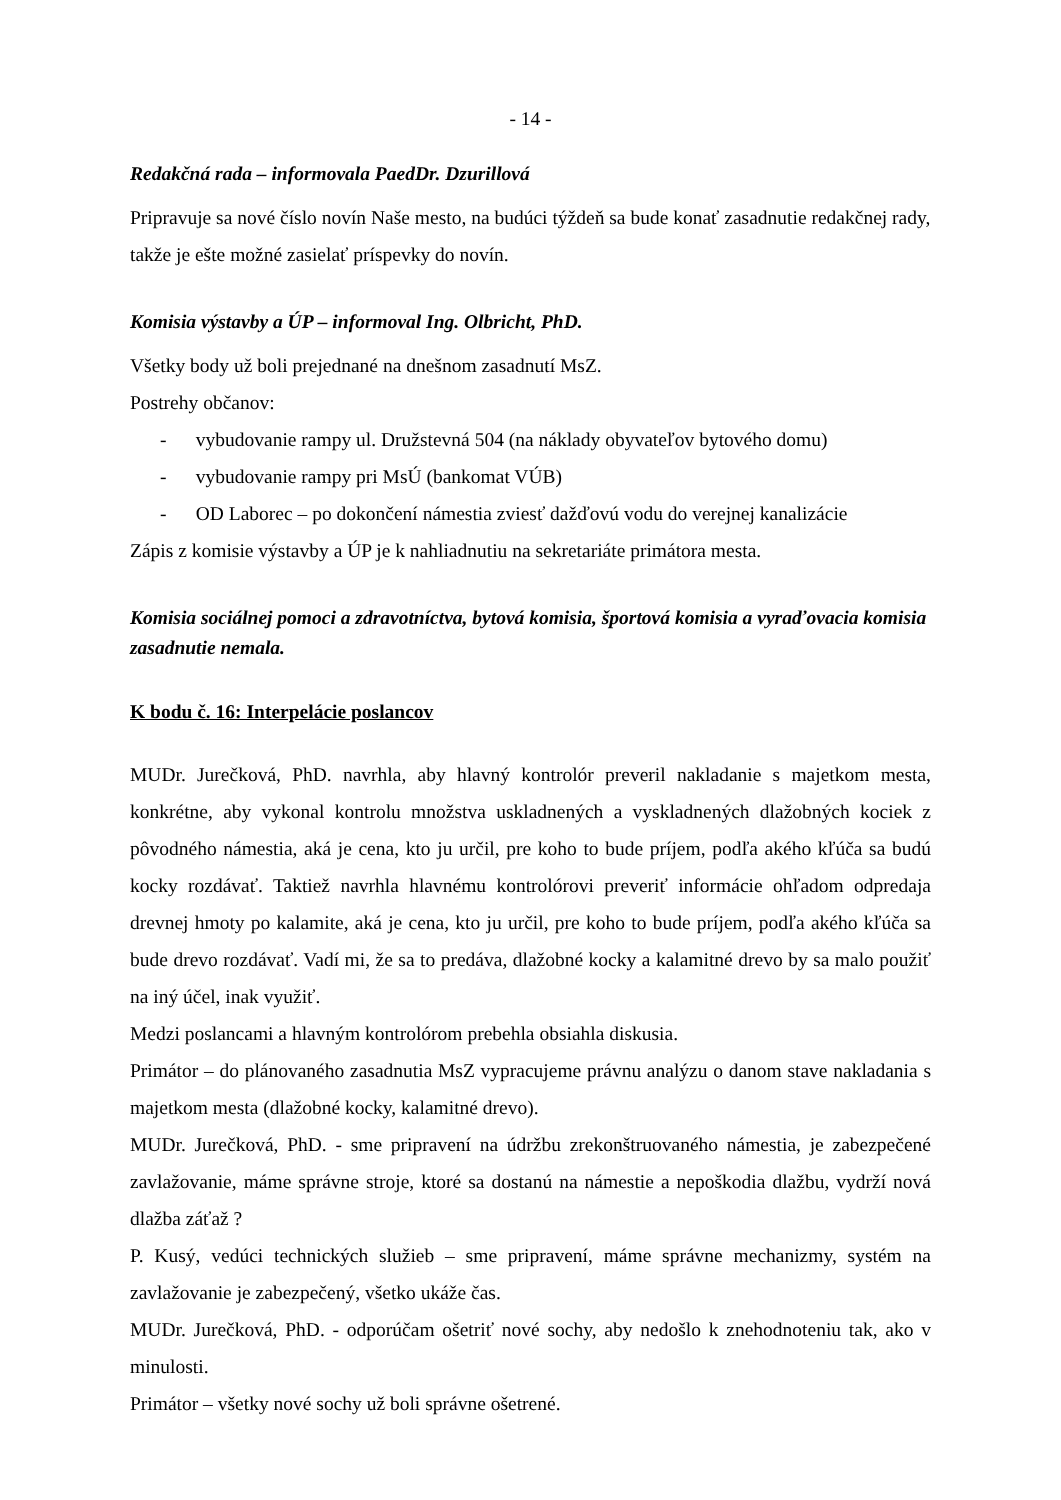- 14 -
Redakčná rada – informovala PaedDr. Dzurillová
Pripravuje sa nové číslo novín Naše mesto, na budúci týždeň sa bude konať zasadnutie redakčnej rady, takže je ešte možné zasielať príspevky do novín.
Komisia výstavby a ÚP – informoval Ing. Olbricht, PhD.
Všetky body už boli prejednané na dnešnom zasadnutí MsZ.
Postrehy občanov:
- vybudovanie rampy ul. Družstevná 504 (na náklady obyvateľov bytového domu)
- vybudovanie rampy pri MsÚ (bankomat VÚB)
- OD Laborec – po dokončení námestia zviesť dažďovú vodu do verejnej kanalizácie
Zápis z komisie výstavby a ÚP je k nahliadnutiu na sekretariáte primátora mesta.
Komisia sociálnej pomoci a zdravotníctva, bytová komisia, športová komisia a vyraďovacia komisia zasadnutie nemala.
K bodu č. 16: Interpelácie poslancov
MUDr. Jurečková, PhD. navrhla, aby hlavný kontrolór preveril nakladanie s majetkom mesta, konkrétne, aby vykonal kontrolu množstva uskladnených a vyskladnených dlažobných kociek z pôvodného námestia, aká je cena, kto ju určil, pre koho to bude príjem, podľa akého kľúča sa budú kocky rozdávať. Taktiež navrhla hlavnému kontrolórovi preveriť informácie ohľadom odpredaja drevnej hmoty po kalamite, aká je cena, kto ju určil, pre koho to bude príjem, podľa akého kľúča sa bude drevo rozdávať. Vadí mi, že sa to predáva, dlažobné kocky a kalamitné drevo by sa malo použiť na iný účel, inak využiť.
Medzi poslancami a hlavným kontrolórom prebehla obsiahla diskusia.
Primátor – do plánovaného zasadnutia MsZ vypracujeme právnu analýzu o danom stave nakladania s majetkom mesta (dlažobné kocky, kalamitné drevo).
MUDr. Jurečková, PhD. - sme pripravení na údržbu zrekonštruovaného námestia, je zabezpečené zavlažovanie, máme správne stroje, ktoré sa dostanú na námestie a nepoškodia dlažbu, vydrží nová dlažba záťaž ?
P. Kusý, vedúci technických služieb – sme pripravení, máme správne mechanizmy, systém na zavlažovanie je zabezpečený, všetko ukáže čas.
MUDr. Jurečková, PhD. - odporúčam ošetriť nové sochy, aby nedošlo k znehodnoteniu tak, ako v minulosti.
Primátor – všetky nové sochy už boli správne ošetrené.